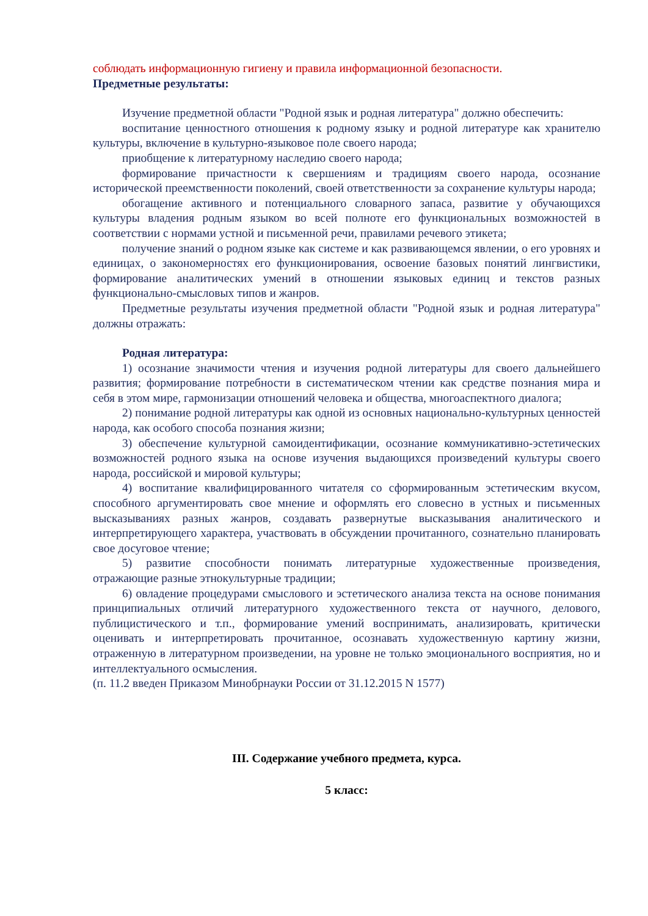соблюдать информационную гигиену и правила информационной безопасности.
Предметные результаты:
Изучение предметной области "Родной язык и родная литература" должно обеспечить:
воспитание ценностного отношения к родному языку и родной литературе как хранителю культуры, включение в культурно-языковое поле своего народа;
приобщение к литературному наследию своего народа;
формирование причастности к свершениям и традициям своего народа, осознание исторической преемственности поколений, своей ответственности за сохранение культуры народа;
обогащение активного и потенциального словарного запаса, развитие у обучающихся культуры владения родным языком во всей полноте его функциональных возможностей в соответствии с нормами устной и письменной речи, правилами речевого этикета;
получение знаний о родном языке как системе и как развивающемся явлении, о его уровнях и единицах, о закономерностях его функционирования, освоение базовых понятий лингвистики, формирование аналитических умений в отношении языковых единиц и текстов разных функционально-смысловых типов и жанров.
Предметные результаты изучения предметной области "Родной язык и родная литература" должны отражать:
Родная литература:
1) осознание значимости чтения и изучения родной литературы для своего дальнейшего развития; формирование потребности в систематическом чтении как средстве познания мира и себя в этом мире, гармонизации отношений человека и общества, многоаспектного диалога;
2) понимание родной литературы как одной из основных национально-культурных ценностей народа, как особого способа познания жизни;
3) обеспечение культурной самоидентификации, осознание коммуникативно-эстетических возможностей родного языка на основе изучения выдающихся произведений культуры своего народа, российской и мировой культуры;
4) воспитание квалифицированного читателя со сформированным эстетическим вкусом, способного аргументировать свое мнение и оформлять его словесно в устных и письменных высказываниях разных жанров, создавать развернутые высказывания аналитического и интерпретирующего характера, участвовать в обсуждении прочитанного, сознательно планировать свое досуговое чтение;
5) развитие способности понимать литературные художественные произведения, отражающие разные этнокультурные традиции;
6) овладение процедурами смыслового и эстетического анализа текста на основе понимания принципиальных отличий литературного художественного текста от научного, делового, публицистического и т.п., формирование умений воспринимать, анализировать, критически оценивать и интерпретировать прочитанное, осознавать художественную картину жизни, отраженную в литературном произведении, на уровне не только эмоционального восприятия, но и интеллектуального осмысления.
(п. 11.2 введен Приказом Минобрнауки России от 31.12.2015 N 1577)
III. Содержание учебного предмета, курса.
5 класс: